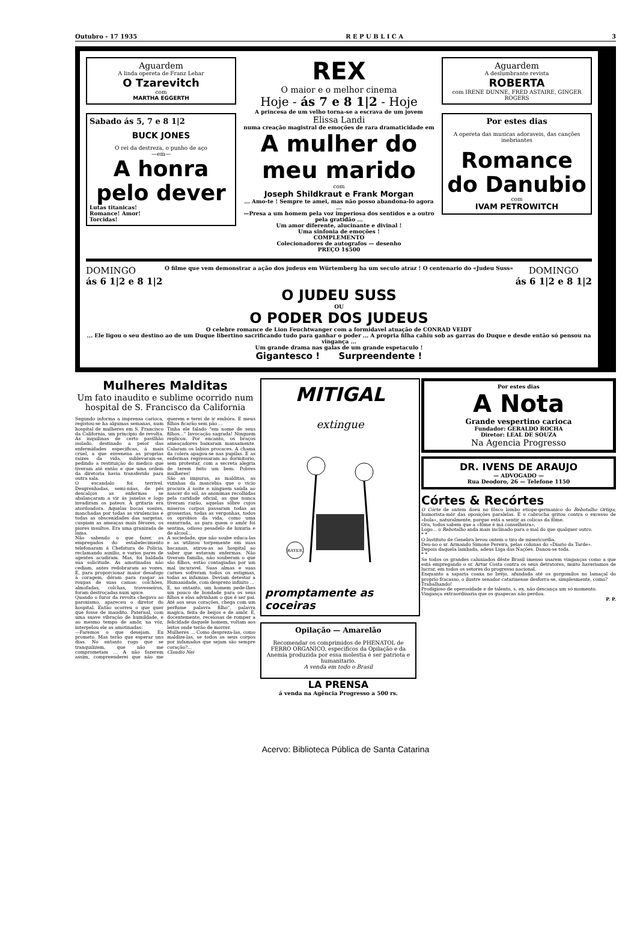Outubro - 17 1935 R E P U B L I C A 3
Aguardem
A linda opereta de Franz Lehar
O Tzarevitch
com
MARTHA EGGERTH
Sabado ás 5, 7 e 8 1|2
BUCK JONES
O rei da destreza, o punho de aço
—em—
A honra pelo dever
Lutas titanicas!
Romance! Amor!
Torcidas!
REX
O maior e o melhor cinema
Hoje - ás 7 e 8 1|2 - Hoje
A princesa de um velho torna-se a escrava de um jovem
Elissa Landi
numa creação magistral de emoções de rara dramaticidade em
A mulher do meu marido
com
Joseph Shildkraut e Frank Morgan
... Amo-te ! Sempre te amei, mas não posso abandona-lo agora ...
—Presa a um homem pela voz imperiosa dos sentidos e a outro pela gratidão ...
Um amor diferente, alucinante e divinal !
Uma sinfonia de emoções !
COMPLEMENTO
Colecionadores de autografos — desenho
PREÇO 1$500
Aguardem
A deslumbrante revista
ROBERTA
com IRENE DUNNE, FRED ASTAIRE, GINGER ROGERS
Por estes dias
A opereta das musicas adoraveis, das canções inebriantes
Romance do Danubio
com
IVAM PETROWITCH
DOMINGO
ás 6 1|2 e 8 1|2 O filme que vem demonstrar a ação dos judeus em Würtemberg ha um seculo atraz ! O centenario do «Judeu Suss» DOMINGO
ás 6 1|2 e 8 1|2
O JUDEU SUSS
OU
O PODER DOS JUDEUS
O celebre romance de Lion Feuchtwanger com a formidavel atuação de CONRAD VEIDT
... Ele ligou o seu destino ao de um Duque libertino sacrificando tudo para ganhar o poder ... A propria filha cahiu sob as garras do Duque e desde então só pensou na vingança ...
Um grande drama nas galas de um grande espetaculo !
Gigantesco ! Surpreendente !
Mulheres Malditas
Um fato inaudito e sublime ocorrido num hospital de S. Francisco da California
Segundo informa a imprensa carioca, registou-se ha algumas semanas, num hospital de mulheres em S. Francisco da California, um principio de revolta. As inquilinas de certo pavilhão isolado, destinado a peior das enfermidades especificas, á mais cruel, a que envenena as proprias raizes da vida, sublevaram-se, pedindo a restituição do medico que tiveram até então e que uma ordem da diretoria havia transferido para outra sala.
O escandalo foi terrivel. Desgrenhadas, semi-núas, de pés descalços as enfermas se abalançaram a vir ás janelas e logo invadiram os pateos. A gritaria era atordoadora. Aquelas bocas soezes, manchadas por todas as virulencias e todas as obscenidades das sargetas, cuspiam as ameaças mais férozes, os piores insultos. Era uma granizada de lama.
Não sabendo o que fazer, os empregados do estabelecimento telefonaram á Chefatura de Policia, reclamando auxilio, e varios pares de agentes acudiram. Mas, foi baldada sua solicitude. As amotinadas não cediam, antes redobraram as vozes. E, para proporcionar maior desafogo á coragem, déram para rasgar as roupas de suas camas: colchões, almofadas, colchas, travesseiros, foram destroçadas num apice.
Quando o furor da revolta chegava ao paroxismo, apareceu o diretor do hospital. Então ocorreu o que quer que fosse de inaudito. Paternal, com uma suave vibração de humildade, e ao mesmo tempo de amôr, na vóz, interpelou ele as amotinadas:
—Faremos o que desejam. Eu prometo. Mas terão que esperar uns dias. No entanto rogo que se tranquilizem, que não me comprometam ... A não fazerem assim, compreenderei que não me querem e terei de ir embóra. E meus filhos ficarão sem pão ...
Tinha ele falado "em nome de seus filhos..." Invocação sagrada! Ninguem replicou. Por encanto, os braços ameaçadores baixaram mansamente. Calaram os labios procaces. A chama da colera apagou-se nas pupilas. E as enfermas regressaram ao dormitorio, sem protestar, com a secreta alegria de terem feito um bem. Pobres mulheres!
São as impuras, as malditas, as vizinhas da mancebia que o vicio procura á noite e ninguem saúda ao nascer do sól, as anonimas recolhidas pela caridade oficial, as que nunca tiveram razão, aquelas sôbre cujos miseros corpos passaram todas as grosserias, todas as vergonhas, todos os oprobios da vida, como uma enxurrada, as para quem o amôr foi sentina, odioso pesadelo de luxuria e de alcool...
A sociedade, que não soube educa-las e as utilizou torpemente em suas bacanais, atirou-as ao hospital ao saber que estavam enfermas. Não tiveram familia, não souberam o que são filhos, estão contagiadas por um mal incuravel. Suas almas e suas carnes sofreram todos os estigmas, todas as infamias. Deviam detestar a Humanidade, com desprezo infinito ...
E, no entanto, um homem pede-lhes um pouco de bondade para os seus filhos e elas advinham o que é ser pai. Até aos seus corações, chega com um perfume palavra filho", palavra magica, feita de beijos e de amôr. E, docentemente, receiosas de romper a felicidade daquele homem, voltam aos leitos onde terão de morrer.
Mulheres ... Como despreza-las, como maldize-las, se todos os seus corpos por infamados que sejam são sempre coração?...
Claudio Nei
MITIGAL
extingue
BAYER
promptamente as coceiras
Opilação — Amarelão
Recomendar os comprimidos de PHENATOL de FERRO ORGANICO, especificos da Opilação e da Anemia produzida por essa molestia é ser patriota e humanitario.
A venda em todo o Brasil
LA PRENSA
á venda na Agência Progresso a 500 rs.
Por estes dias
A Nota
Grande vespertino carioca
Fundador: GERALDO ROCHA
Diretor: LEAL DE SOUZA
Na Agencia Progresso
DR. IVENS DE ARAUJO
— ADVOGADO —
Rua Deodoro, 26 — Telefone 1150
Córtes & Recórtes
O Córte de ontem doeu no fôsco lombo etiope-germanico do Rebotalho Ortiga, humorista-mór das oposições paralelas. E o cabrocha gritou contra o excesso de «bola», naturalmente, porque está a sentir as colicas da fôme.
Ora, todos sabem que a «fôme é má conselheira».
Logo... o Rebotalho anda mais inclinado para o mal do que qualquer outro.
* *
O Instituto de Genebra levou ontem o tiro de misericordia.
Deu-no o sr. Armando Simone Pereira, pelas colunas do «Diario da Tarde».
Depois daquela lambada, adeus Liga das Nações. Danou-se toda.
* *
Se todos os grandes caluniados dêste Brasil imenso usarem vinganças como a que está empregando o sr. Artur Costa contra os seus detratores, muito haveriamos de lucrar, em todos os setores do progresso nacional.
Enquanto a saparia coaxa no bréjo, afundada até os gorgomilos no lamaçal do proprio fracasso, o ilustre senador catarinense desforra-se, simplesmente, como?
Trabalhando!
Prodigioso de operosidade e de talento, s. ex. não descança um só momento.
Vingança extraordinaria que os guapecas não perdoa.
P. P.
Acervo: Biblioteca Pública de Santa Catarina